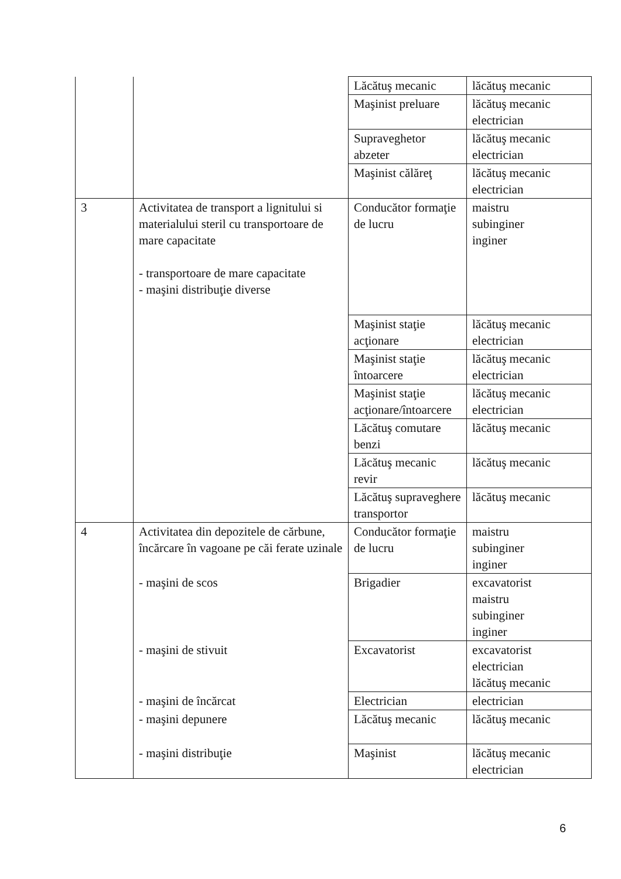| | | Lăcătuş mecanic | lăcătuş mecanic |
| | | Maşinist preluare | lăcătuş mecanic electrician |
| | | Supraveghetor abzeter | lăcătuş mecanic electrician |
| | | Maşinist călăreţ | lăcătuş mecanic electrician |
| 3 | Activitatea de transport a lignitului si materialului steril cu transportoare de mare capacitate - transportoare de mare capacitate - maşini distribuţie diverse | Conducător formaţie de lucru | maistru subinginer inginer |
| | | Maşinist staţie acţionare | lăcătuş mecanic electrician |
| | | Maşinist staţie întoarcere | lăcătuş mecanic electrician |
| | | Maşinist staţie acţionare/întoarcere | lăcătuş mecanic electrician |
| | | Lăcătuş comutare benzi | lăcătuş mecanic |
| | | Lăcătuş mecanic revir | lăcătuş mecanic |
| | | Lăcătuş supraveghere transportor | lăcătuş mecanic |
| 4 | Activitatea din depozitele de cărbune, încărcare în vagoane pe căi ferate uzinale | Conducător formaţie de lucru | maistru subinginer inginer |
| | - maşini de scos | Brigadier | excavatorist maistru subinginer inginer |
| | - maşini de stivuit | Excavatorist | excavatorist electrician lăcătuş mecanic |
| | - maşini de încărcat | Electrician | electrician |
| | - maşini depunere | Lăcătuş mecanic | lăcătuş mecanic |
| | - maşini distribuţie | Maşinist | lăcătuş mecanic electrician |
6